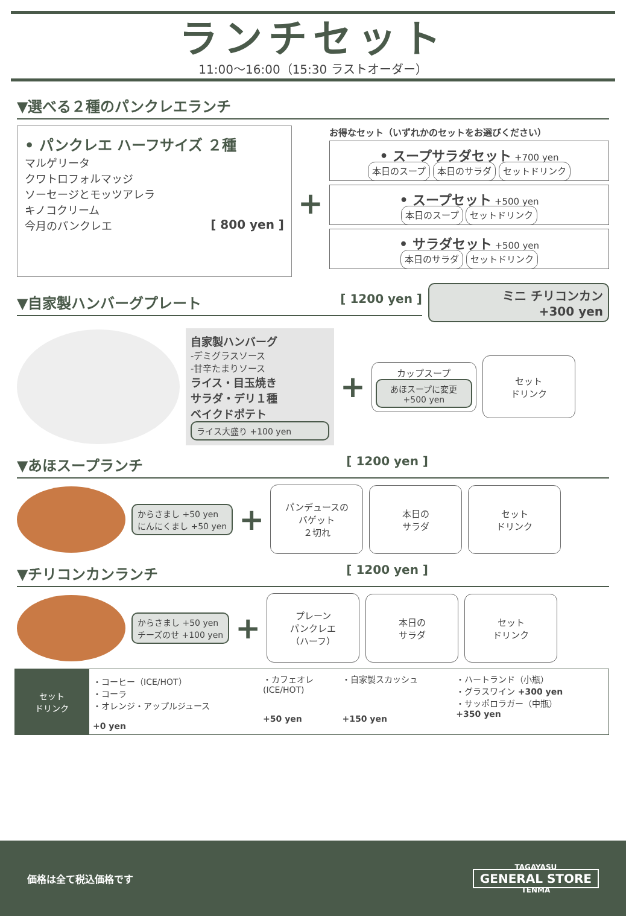ランチセット
11:00〜16:00（15:30 ラストオーダー）
▼選べる２種のパンクレエランチ
• パンクレエ ハーフサイズ ２種
マルゲリータ
クワトロフォルマッジ
ソーセージとモッツアレラ
キノコクリーム
今月のパンクレエ [ 800 yen ]
+
お得なセット（いずれかのセットをお選びください）
• スープサラダセット +700 yen
本日のスープ 本日のサラダ セットドリンク
• スープセット +500 yen
本日のスープ セットドリンク
• サラダセット +500 yen
本日のサラダ セットドリンク
▼自家製ハンバーグプレート [ 1200 yen ]
ミニ チリコンカン
+300 yen
自家製ハンバーグ
-デミグラスソース
-甘辛たまりソース
ライス・目玉焼き
サラダ・デリ１種
ベイクドポテト
ライス大盛り +100 yen
+
カップスープ
あほスープに変更 +500 yen
セット
ドリンク
▼あほスープランチ [ 1200 yen ]
からさまし +50 yen
にんにくまし +50 yen
+
パンデュースの
バゲット
２切れ
本日の
サラダ
セット
ドリンク
▼チリコンカンランチ [ 1200 yen ]
からさまし +50 yen
チーズのせ +100 yen
+
プレーン
パンクレエ
（ハーフ）
本日の
サラダ
セット
ドリンク
| セット ドリンク | ・コーヒー（ICE/HOT） ・コーラ ・オレンジ・アップルジュース +0 yen | ・カフェオレ (ICE/HOT) +50 yen | ・自家製スカッシュ +150 yen | ・ハートランド（小瓶） ・グラスワイン +300 yen ・サッポロラガー（中瓶） +350 yen |
価格は全て税込価格です TAGAYASU
GENERAL STORE
TENMA